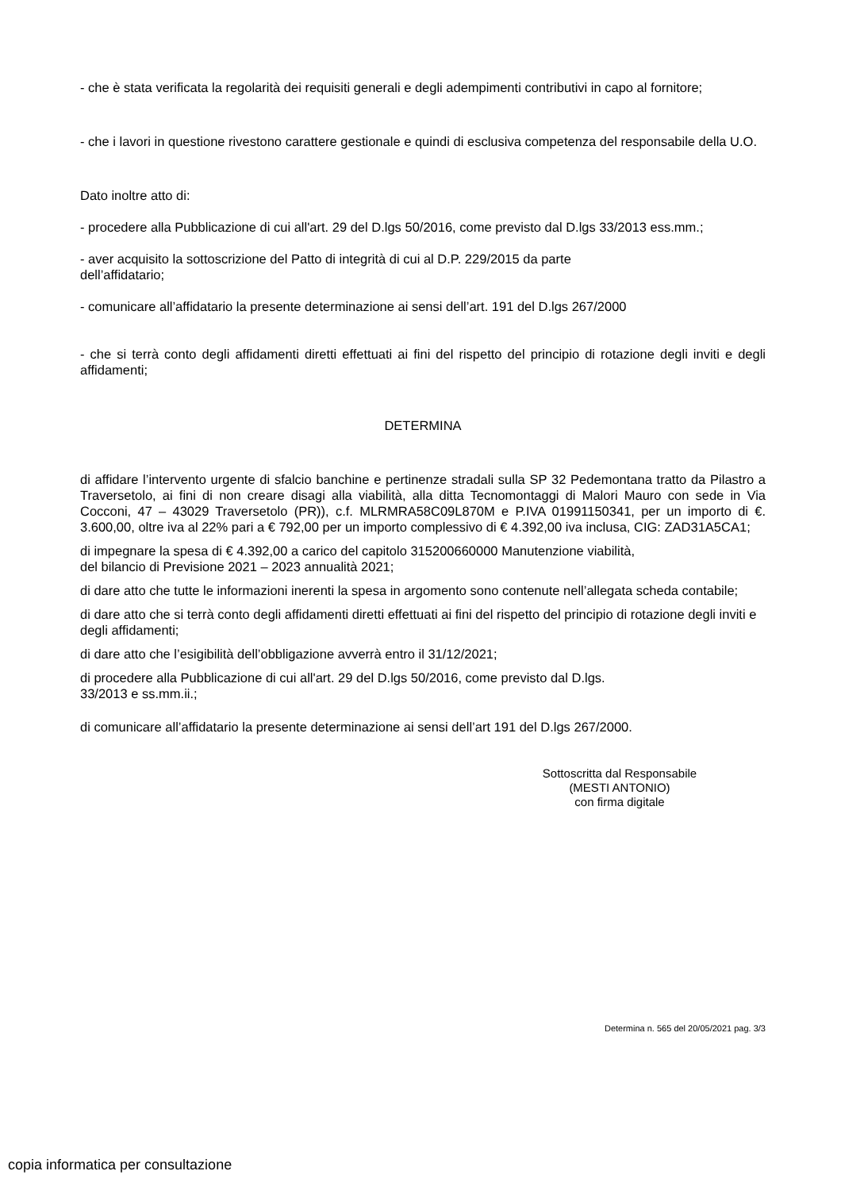- che è stata verificata la regolarità dei requisiti generali e degli adempimenti contributivi in capo al fornitore;
- che i lavori in questione rivestono carattere gestionale e quindi di esclusiva competenza del responsabile della U.O.
Dato inoltre atto di:
- procedere alla Pubblicazione di cui all'art. 29 del D.lgs 50/2016, come previsto dal D.lgs 33/2013 ess.mm.;
- aver acquisito la sottoscrizione del Patto di integrità di cui al D.P. 229/2015 da parte
dell’affidatario;
- comunicare all’affidatario la presente determinazione ai sensi dell’art. 191 del D.lgs 267/2000
- che si terrà conto degli affidamenti diretti effettuati ai fini del rispetto del principio di rotazione degli inviti e degli affidamenti;
DETERMINA
di affidare l’intervento urgente di sfalcio banchine e pertinenze stradali sulla SP 32 Pedemontana tratto da Pilastro a Traversetolo, ai fini di non creare disagi alla viabilità, alla ditta Tecnomontaggi di Malori Mauro con sede in Via Cocconi, 47 – 43029 Traversetolo (PR)), c.f. MLRMRA58C09L870M e P.IVA 01991150341, per un importo di €. 3.600,00, oltre iva al 22% pari a € 792,00 per un importo complessivo di € 4.392,00 iva inclusa, CIG: ZAD31A5CA1;
di impegnare la spesa di € 4.392,00 a carico del capitolo 315200660000 Manutenzione viabilità,
del bilancio di Previsione 2021 – 2023 annualità 2021;
di dare atto che tutte le informazioni inerenti la spesa in argomento sono contenute nell’allegata scheda contabile;
di dare atto che si terrà conto degli affidamenti diretti effettuati ai fini del rispetto del principio di rotazione degli inviti e degli affidamenti;
di dare atto che l’esigibilità dell’obbligazione avverrà entro il 31/12/2021;
di procedere alla Pubblicazione di cui all'art. 29 del D.lgs 50/2016, come previsto dal D.lgs.
33/2013 e ss.mm.ii.;
di comunicare all’affidatario la presente determinazione ai sensi dell’art 191 del D.lgs 267/2000.
Sottoscritta dal Responsabile
(MESTI ANTONIO)
con firma digitale
Determina n. 565 del 20/05/2021 pag. 3/3
copia informatica per consultazione